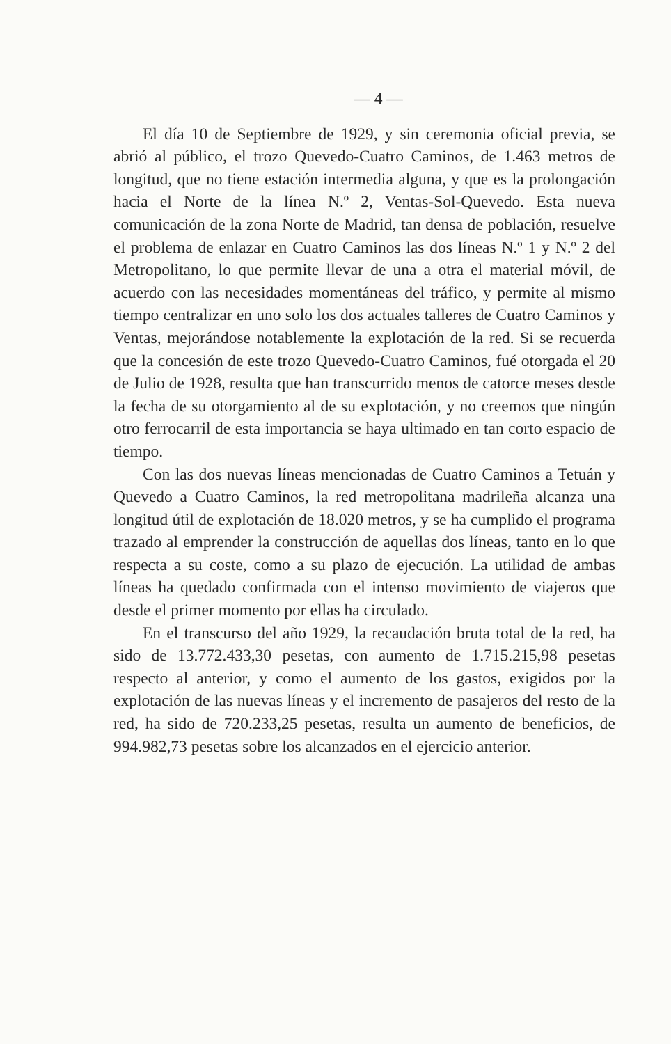— 4 —
El día 10 de Septiembre de 1929, y sin ceremonia oficial previa, se abrió al público, el trozo Quevedo-Cuatro Caminos, de 1.463 metros de longitud, que no tiene estación intermedia alguna, y que es la prolongación hacia el Norte de la línea N.º 2, Ventas-Sol-Quevedo. Esta nueva comunicación de la zona Norte de Madrid, tan densa de población, resuelve el problema de enlazar en Cuatro Caminos las dos líneas N.º 1 y N.º 2 del Metropolitano, lo que permite llevar de una a otra el material móvil, de acuerdo con las necesidades momentáneas del tráfico, y permite al mismo tiempo centralizar en uno solo los dos actuales talleres de Cuatro Caminos y Ventas, mejorándose notablemente la explotación de la red. Si se recuerda que la concesión de este trozo Quevedo-Cuatro Caminos, fué otorgada el 20 de Julio de 1928, resulta que han transcurrido menos de catorce meses desde la fecha de su otorgamiento al de su explotación, y no creemos que ningún otro ferrocarril de esta importancia se haya ultimado en tan corto espacio de tiempo.
Con las dos nuevas líneas mencionadas de Cuatro Caminos a Tetuán y Quevedo a Cuatro Caminos, la red metropolitana madrileña alcanza una longitud útil de explotación de 18.020 metros, y se ha cumplido el programa trazado al emprender la construcción de aquellas dos líneas, tanto en lo que respecta a su coste, como a su plazo de ejecución. La utilidad de ambas líneas ha quedado confirmada con el intenso movimiento de viajeros que desde el primer momento por ellas ha circulado.
En el transcurso del año 1929, la recaudación bruta total de la red, ha sido de 13.772.433,30 pesetas, con aumento de 1.715.215,98 pesetas respecto al anterior, y como el aumento de los gastos, exigidos por la explotación de las nuevas líneas y el incremento de pasajeros del resto de la red, ha sido de 720.233,25 pesetas, resulta un aumento de beneficios, de 994.982,73 pesetas sobre los alcanzados en el ejercicio anterior.